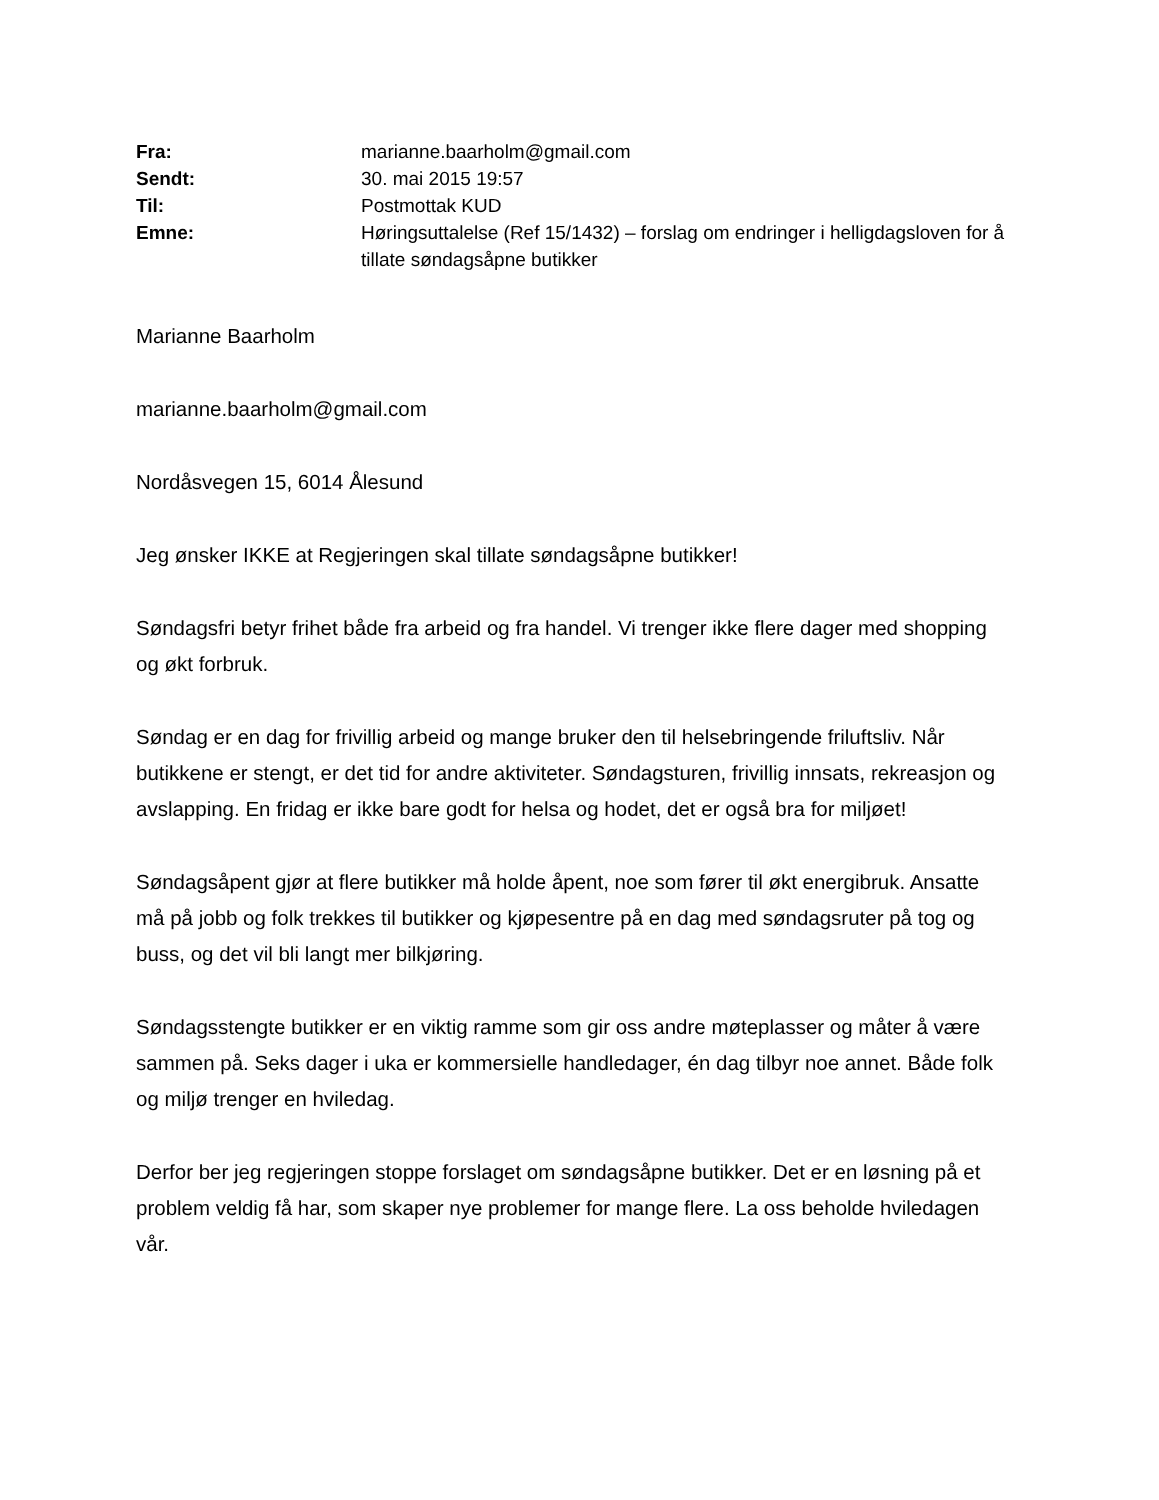| Fra: | marianne.baarholm@gmail.com |
| Sendt: | 30. mai 2015 19:57 |
| Til: | Postmottak KUD |
| Emne: | Høringsuttalelse (Ref 15/1432) – forslag om endringer i helligdagsloven for å tillate søndagsåpne butikker |
Marianne Baarholm
marianne.baarholm@gmail.com
Nordåsvegen 15, 6014 Ålesund
Jeg ønsker IKKE at Regjeringen skal tillate søndagsåpne butikker!
Søndagsfri betyr frihet både fra arbeid og fra handel. Vi trenger ikke flere dager med shopping og økt forbruk.
Søndag er en dag for frivillig arbeid og mange bruker den til helsebringende friluftsliv. Når butikkene er stengt, er det tid for andre aktiviteter. Søndagsturen, frivillig innsats, rekreasjon og avslapping. En fridag er ikke bare godt for helsa og hodet, det er også bra for miljøet!
Søndagsåpent gjør at flere butikker må holde åpent, noe som fører til økt energibruk. Ansatte må på jobb og folk trekkes til butikker og kjøpesentre på en dag med søndagsruter på tog og buss, og det vil bli langt mer bilkjøring.
Søndagsstengte butikker er en viktig ramme som gir oss andre møteplasser og måter å være sammen på. Seks dager i uka er kommersielle handledager, én dag tilbyr noe annet. Både folk og miljø trenger en hviledag.
Derfor ber jeg regjeringen stoppe forslaget om søndagsåpne butikker. Det er en løsning på et problem veldig få har, som skaper nye problemer for mange flere. La oss beholde hviledagen vår.